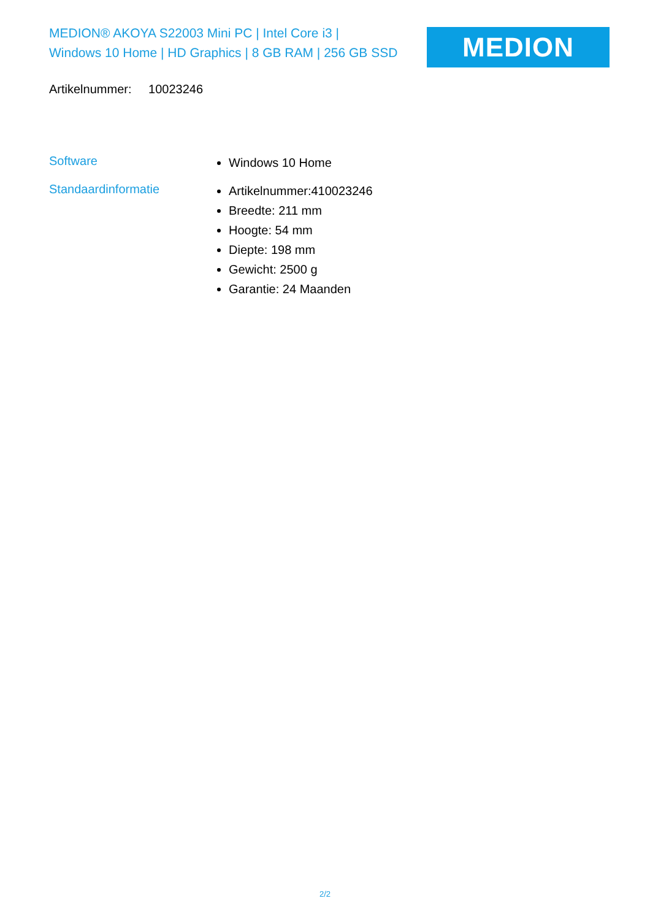MEDION® AKOYA S22003 Mini PC | Intel Core i3 |
Windows 10 Home | HD Graphics | 8 GB RAM | 256 GB SSD
MEDION
Artikelnummer: 10023246
Software
Windows 10 Home
Standaardinformatie
Artikelnummer:410023246
Breedte: 211 mm
Hoogte: 54 mm
Diepte: 198 mm
Gewicht: 2500 g
Garantie: 24 Maanden
2/2